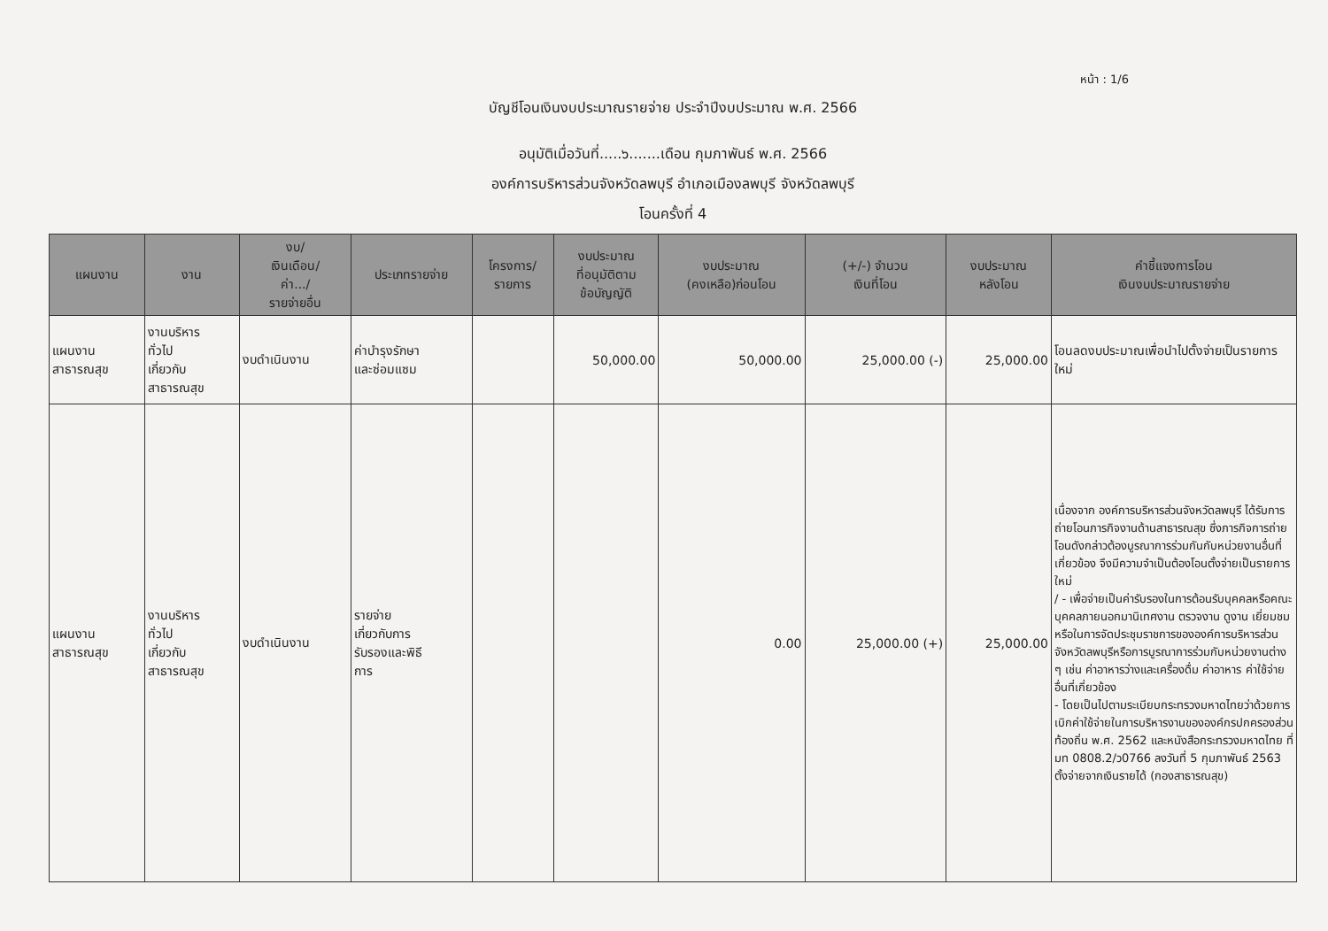หน้า : 1/6
บัญชีโอนเงินงบประมาณรายจ่าย ประจำปีงบประมาณ พ.ศ. 2566
อนุมัติเมื่อวันที่.....๖.......เดือน กุมภาพันธ์ พ.ศ. 2566
องค์การบริหารส่วนจังหวัดลพบุรี อำเภอเมืองลพบุรี จังหวัดลพบุรี
โอนครั้งที่ 4
| แผนงาน | งาน | งบ/ เงินเดือน/ ค่า.../ รายจ่ายอื่น | ประเภทรายจ่าย | โครงการ/ รายการ | งบประมาณ ที่อนุมัติตาม ข้อบัญญัติ | งบประมาณ (คงเหลือ)ก่อนโอน | (+/-) จำนวน เงินที่โอน | งบประมาณ หลังโอน | คำชี้แจงการโอน เงินงบประมาณรายจ่าย |
| --- | --- | --- | --- | --- | --- | --- | --- | --- | --- |
| แผนงาน สาธารณสุข | งานบริหาร ทั่วไป เกี่ยวกับ สาธารณสุข | งบดำเนินงาน | ค่าบำรุงรักษา และซ่อมแซม | | 50,000.00 | 50,000.00 | 25,000.00 (-) | 25,000.00 | โอนลดงบประมาณเพื่อนำไปตั้งจ่ายเป็นรายการใหม่ |
| แผนงาน สาธารณสุข | งานบริหาร ทั่วไป เกี่ยวกับ สาธารณสุข | งบดำเนินงาน | รายจ่าย เกี่ยวกับการ รับรองและพิธี การ | | | 0.00 | 25,000.00 (+) | 25,000.00 | เนื่องจาก องค์การบริหารส่วนจังหวัดลพบุรี ได้รับการถ่ายโอนภารกิจงานด้านสาธารณสุข ซึ่งภารกิจการถ่ายโอนดังกล่าวต้องบูรณาการร่วมกันกับหน่วยงานอื่นที่เกี่ยวข้อง จึงมีความจำเป็นต้องโอนตั้งจ่ายเป็นรายการใหม่ / - เพื่อจ่ายเป็นค่ารับรองในการต้อนรับบุคคลหรือคณะบุคคลภายนอกมานิเทศงาน ตรวจงาน ดูงาน เยี่ยมชมหรือในการจัดประชุมราชการขององค์การบริหารส่วนจังหวัดลพบุรีหรือการบูรณาการร่วมกับหน่วยงานต่าง ๆ เช่น ค่าอาหารว่างและเครื่องดื่ม ค่าอาหาร ค่าใช้จ่ายอื่นที่เกี่ยวข้อง - โดยเป็นไปตามระเบียบกระทรวงมหาดไทยว่าด้วยการเบิกค่าใช้จ่ายในการบริหารงานขององค์กรปกครองส่วนท้องถิ่น พ.ศ. 2562 และหนังสือกระทรวงมหาดไทย ที่ มท 0808.2/ว0766 ลงวันที่ 5 กุมภาพันธ์ 2563 ตั้งจ่ายจากเงินรายได้ (กองสาธารณสุข) |